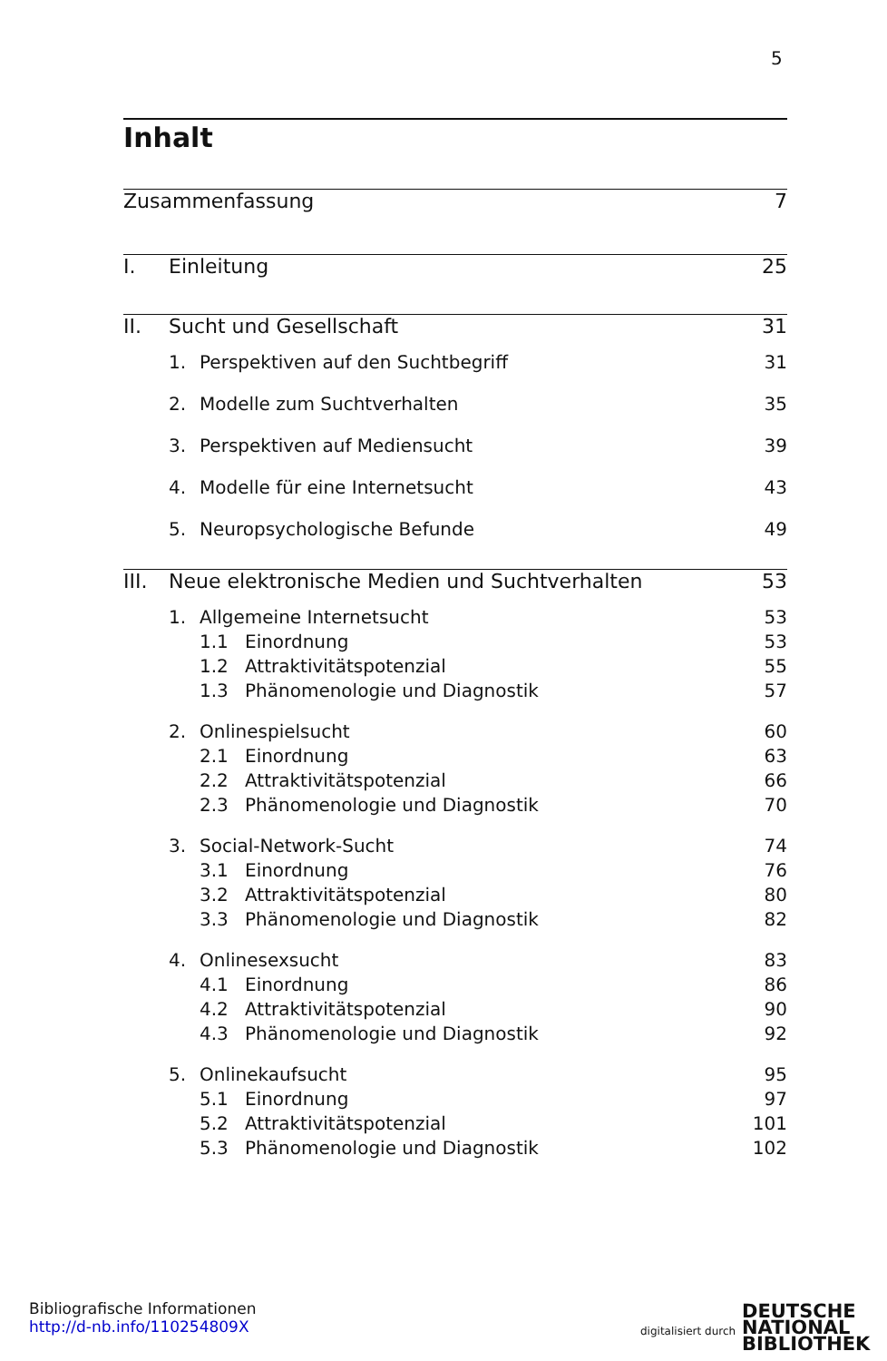5
Inhalt
Zusammenfassung 7
I. Einleitung 25
II. Sucht und Gesellschaft 31
1. Perspektiven auf den Suchtbegriff 31
2. Modelle zum Suchtverhalten 35
3. Perspektiven auf Mediensucht 39
4. Modelle für eine Internetsucht 43
5. Neuropsychologische Befunde 49
III. Neue elektronische Medien und Suchtverhalten 53
1. Allgemeine Internetsucht 53
1.1 Einordnung 53
1.2 Attraktivitätspotenzial 55
1.3 Phänomenologie und Diagnostik 57
2. Onlinespielsucht 60
2.1 Einordnung 63
2.2 Attraktivitätspotenzial 66
2.3 Phänomenologie und Diagnostik 70
3. Social-Network-Sucht 74
3.1 Einordnung 76
3.2 Attraktivitätspotenzial 80
3.3 Phänomenologie und Diagnostik 82
4. Onlinesexsucht 83
4.1 Einordnung 86
4.2 Attraktivitätspotenzial 90
4.3 Phänomenologie und Diagnostik 92
5. Onlinekaufsucht 95
5.1 Einordnung 97
5.2 Attraktivitätspotenzial 101
5.3 Phänomenologie und Diagnostik 102
Bibliografische Informationen
http://d-nb.info/110254809X
digitalisiert durch
DEUTSCHE
NATIONAL
BIBLIOTHEK